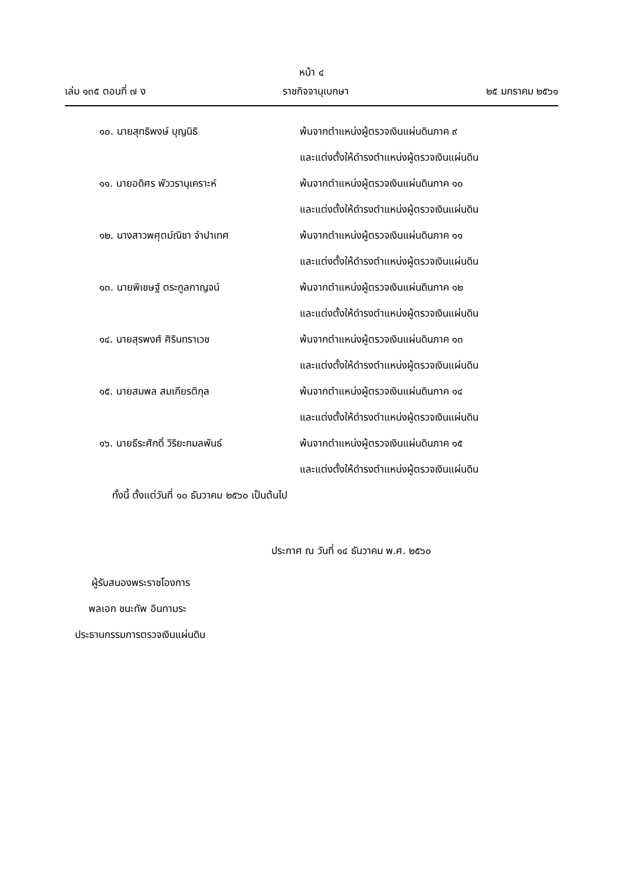หน้า ๔
เล่ม ๑๓๕ ตอนที่ ๗ ง ราชกิจจานุเบกษา ๒๕ มกราคม ๒๕๖๑
๑๐. นายสุทธิพงษ์ บุญนิธิ พ้นจากตำแหน่งผู้ตรวจเงินแผ่นดินภาค ๙
และแต่งตั้งให้ดำรงตำแหน่งผู้ตรวจเงินแผ่นดิน
๑๑. นายอดิศร พัววรานุเคราะห์ พ้นจากตำแหน่งผู้ตรวจเงินแผ่นดินภาค ๑๐
และแต่งตั้งให้ดำรงตำแหน่งผู้ตรวจเงินแผ่นดิน
๑๒. นางสาวพศุตม์ณิชา จำปาเทศ พ้นจากตำแหน่งผู้ตรวจเงินแผ่นดินภาค ๑๑
และแต่งตั้งให้ดำรงตำแหน่งผู้ตรวจเงินแผ่นดิน
๑๓. นายพิเชษฐ์ ตระกูลกาญจน์ พ้นจากตำแหน่งผู้ตรวจเงินแผ่นดินภาค ๑๒
และแต่งตั้งให้ดำรงตำแหน่งผู้ตรวจเงินแผ่นดิน
๑๔. นายสุรพงศ์ ศิรินทราเวช พ้นจากตำแหน่งผู้ตรวจเงินแผ่นดินภาค ๑๓
และแต่งตั้งให้ดำรงตำแหน่งผู้ตรวจเงินแผ่นดิน
๑๕. นายสมพล สมเกียรติกุล พ้นจากตำแหน่งผู้ตรวจเงินแผ่นดินภาค ๑๔
และแต่งตั้งให้ดำรงตำแหน่งผู้ตรวจเงินแผ่นดิน
๑๖. นายธีระศักดิ์ วิริยะกมลพันธ์ พ้นจากตำแหน่งผู้ตรวจเงินแผ่นดินภาค ๑๕
และแต่งตั้งให้ดำรงตำแหน่งผู้ตรวจเงินแผ่นดิน
ทั้งนี้ ตั้งแต่วันที่ ๑๐ ธันวาคม ๒๕๖๐ เป็นต้นไป
ประกาศ ณ วันที่ ๑๔ ธันวาคม พ.ศ. ๒๕๖๐
ผู้รับสนองพระราชโองการ
พลเอก ชนะทัพ อินทามระ
ประธานกรรมการตรวจเงินแผ่นดิน